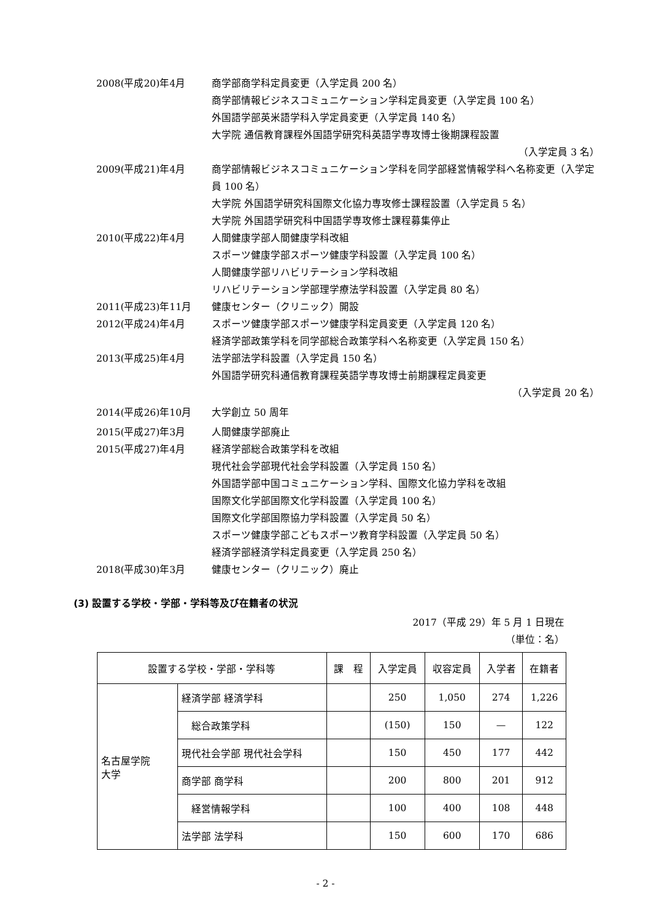2008(平成20)年4月 商学部商学科定員変更（入学定員 200 名）
商学部情報ビジネスコミュニケーション学科定員変更（入学定員 100 名）
外国語学部英米語学科入学定員変更（入学定員 140 名）
大学院 通信教育課程外国語学研究科英語学専攻博士後期課程設置
（入学定員 3 名）
2009(平成21)年4月 商学部情報ビジネスコミュニケーション学科を同学部経営情報学科へ名称変更（入学定員 100 名）
大学院 外国語学研究科国際文化協力専攻修士課程設置（入学定員 5 名）
大学院 外国語学研究科中国語学専攻修士課程募集停止
2010(平成22)年4月 人間健康学部人間健康学科改組
スポーツ健康学部スポーツ健康学科設置（入学定員 100 名）
人間健康学部リハビリテーション学科改組
リハビリテーション学部理学療法学科設置（入学定員 80 名）
2011(平成23)年11月 健康センター（クリニック）開設
2012(平成24)年4月 スポーツ健康学部スポーツ健康学科定員変更（入学定員 120 名）
経済学部政策学科を同学部総合政策学科へ名称変更（入学定員 150 名）
2013(平成25)年4月 法学部法学科設置（入学定員 150 名）
外国語学研究科通信教育課程英語学専攻博士前期課程定員変更
（入学定員 20 名）
2014(平成26)年10月 大学創立 50 周年
2015(平成27)年3月 人間健康学部廃止
2015(平成27)年4月 経済学部総合政策学科を改組
現代社会学部現代社会学科設置（入学定員 150 名）
外国語学部中国コミュニケーション学科、国際文化協力学科を改組
国際文化学部国際文化学科設置（入学定員 100 名）
国際文化学部国際協力学科設置（入学定員 50 名）
スポーツ健康学部こどもスポーツ教育学科設置（入学定員 50 名）
経済学部経済学科定員変更（入学定員 250 名）
2018(平成30)年3月 健康センター（クリニック）廃止
(3) 設置する学校・学部・学科等及び在籍者の状況
2017（平成 29）年 5 月 1 日現在
（単位：名）
| 設置する学校・学部・学科等 | | 課 程 | 入学定員 | 収容定員 | 入学者 | 在籍者 |
| --- | --- | --- | --- | --- | --- | --- |
| 名古屋学院 大学 | 経済学部 経済学科 | | 250 | 1,050 | 274 | 1,226 |
| | 総合政策学科 | | (150) | 150 | — | 122 |
| | 現代社会学部 現代社会学科 | | 150 | 450 | 177 | 442 |
| | 商学部 商学科 | | 200 | 800 | 201 | 912 |
| | 経営情報学科 | | 100 | 400 | 108 | 448 |
| | 法学部 法学科 | | 150 | 600 | 170 | 686 |
- 2 -